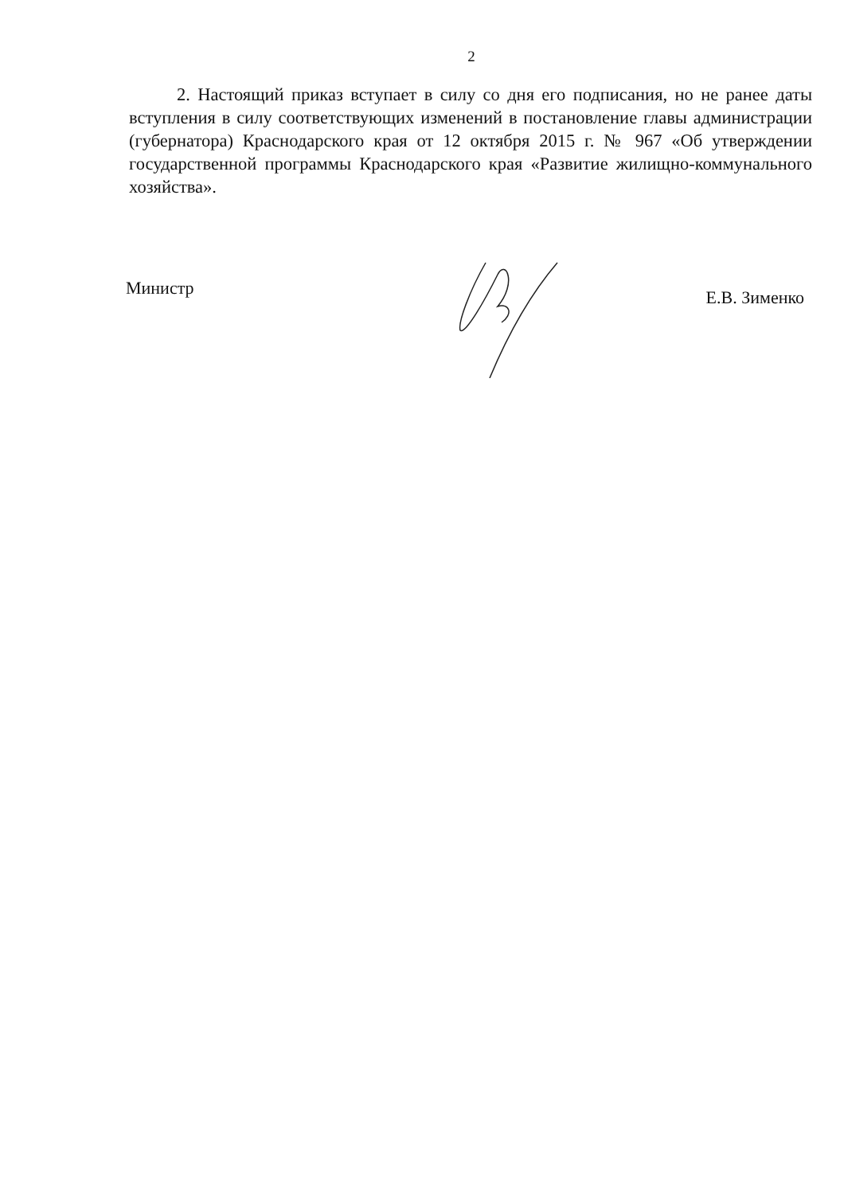2
2. Настоящий приказ вступает в силу со дня его подписания, но не ранее даты вступления в силу соответствующих изменений в постановление главы администрации (губернатора) Краснодарского края от 12 октября 2015 г. № 967 «Об утверждении государственной программы Краснодарского края «Развитие жилищно-коммунального хозяйства».
Министр Е.В. Зименко